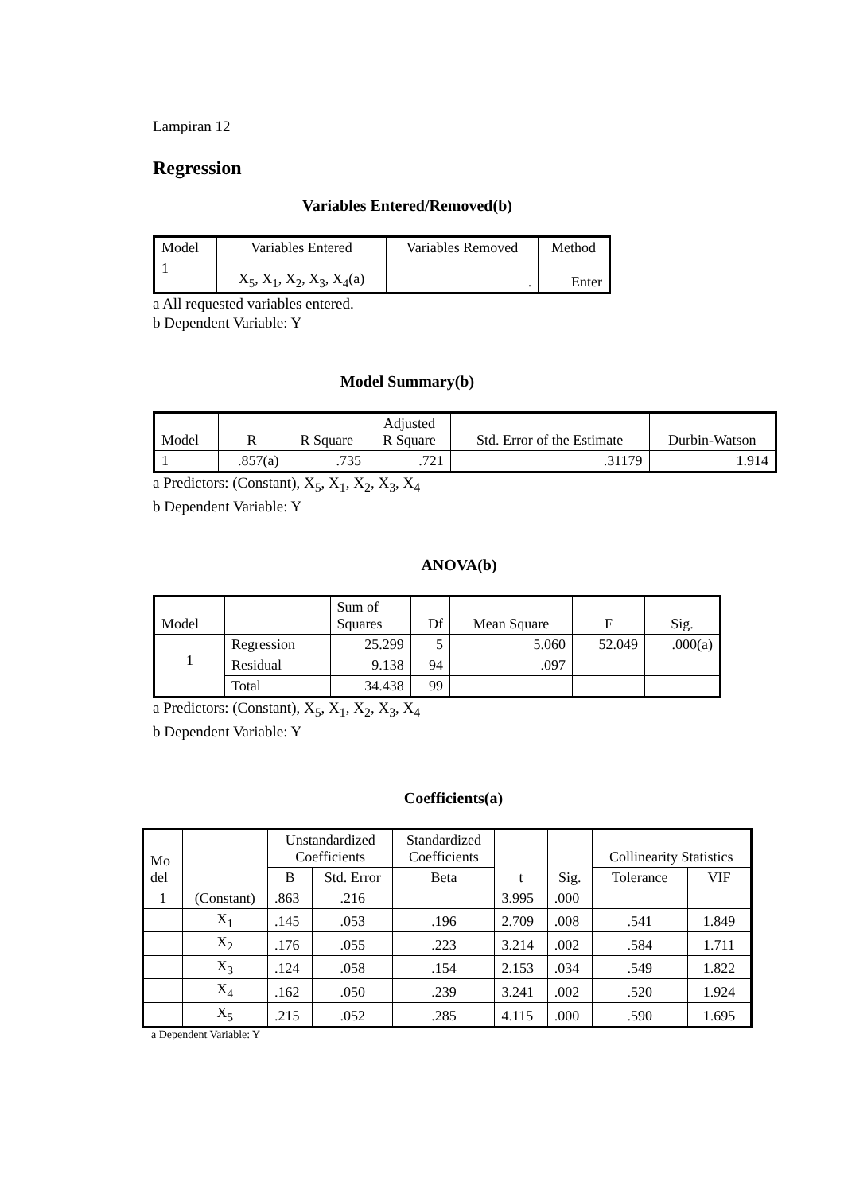Lampiran 12
Regression
Variables Entered/Removed(b)
| Model | Variables Entered | Variables Removed | Method |
| --- | --- | --- | --- |
| 1 | X<sub>5</sub>, X<sub>1</sub>, X<sub>2</sub>, X<sub>3</sub>, X<sub>4</sub>(a) | . | Enter |
a All requested variables entered.
b Dependent Variable: Y
Model Summary(b)
| Model | R | R Square | Adjusted R Square | Std. Error of the Estimate | Durbin-Watson |
| --- | --- | --- | --- | --- | --- |
| 1 | .857(a) | .735 | .721 | .31179 | 1.914 |
a Predictors: (Constant), X<sub>5</sub>, X<sub>1</sub>, X<sub>2</sub>, X<sub>3</sub>, X<sub>4</sub>
b Dependent Variable: Y
ANOVA(b)
| Model | | Sum of Squares | Df | Mean Square | F | Sig. |
| --- | --- | --- | --- | --- | --- | --- |
| 1 | Regression | 25.299 | 5 | 5.060 | 52.049 | .000(a) |
| | Residual | 9.138 | 94 | .097 | | |
| | Total | 34.438 | 99 | | | |
a Predictors: (Constant), X<sub>5</sub>, X<sub>1</sub>, X<sub>2</sub>, X<sub>3</sub>, X<sub>4</sub>
b Dependent Variable: Y
Coefficients(a)
| Mo del | | Unstandardized Coefficients | | Standardized Coefficients | t | Sig. | Collinearity Statistics | |
| --- | --- | --- | --- | --- | --- | --- | --- | --- |
| | | B | Std. Error | Beta | | | Tolerance | VIF |
| 1 | (Constant) | .863 | .216 | | 3.995 | .000 | | |
| | X<sub>1</sub> | .145 | .053 | .196 | 2.709 | .008 | .541 | 1.849 |
| | X<sub>2</sub> | .176 | .055 | .223 | 3.214 | .002 | .584 | 1.711 |
| | X<sub>3</sub> | .124 | .058 | .154 | 2.153 | .034 | .549 | 1.822 |
| | X<sub>4</sub> | .162 | .050 | .239 | 3.241 | .002 | .520 | 1.924 |
| | X<sub>5</sub> | .215 | .052 | .285 | 4.115 | .000 | .590 | 1.695 |
a Dependent Variable: Y